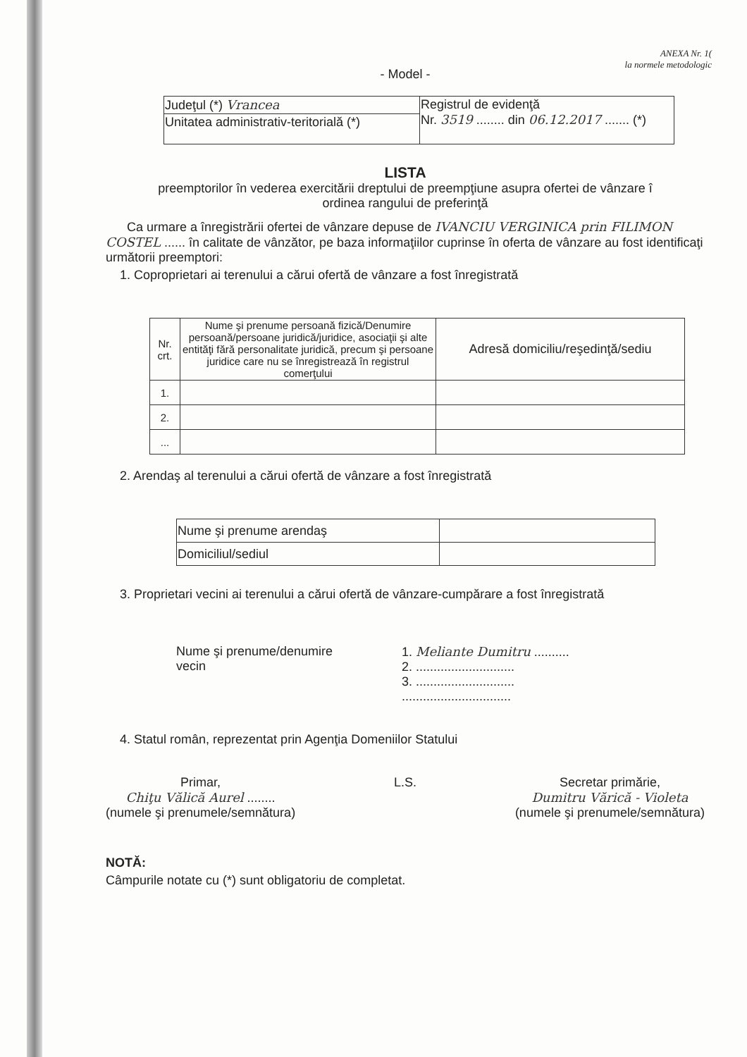ANEXA Nr. 1(
la normele metodologic
- Model -
| Judeţul (*) Vrancea | Registrul de evidenţă Nr. 3519 ........ din 06.12.2017 ....... (*) |
| Unitatea administrativ-teritorială (*) | |
LISTA
preemptorilor în vederea exercitării dreptului de preempţiune asupra ofertei de vânzare î
ordinea rangului de preferinţă
Ca urmare a înregistrării ofertei de vânzare depuse de IVANCIU VERGINICA prin FILIMON COSTEL ...... în calitate de vânzător, pe baza informaţiilor cuprinse în oferta de vânzare au fost identificaţi următorii preemptori:
1. Coproprietari ai terenului a cărui ofertă de vânzare a fost înregistrată
| Nr. crt. | Nume şi prenume persoană fizică/Denumire persoană/persoane juridică/juridice, asociaţii şi alte entităţi fără personalitate juridică, precum şi persoane juridice care nu se înregistrează în registrul comerţului | Adresă domiciliu/reşedinţă/sediu |
| --- | --- | --- |
| 1. | | |
| 2. | | |
| ... | | |
2. Arendaş al terenului a cărui ofertă de vânzare a fost înregistrată
| Nume şi prenume arendaş | |
| Domiciliul/sediul | |
3. Proprietari vecini ai terenului a cărui ofertă de vânzare-cumpărare a fost înregistrată
Nume şi prenume/denumire
vecin
1. Meliante Dumitru ..........
2. ............................
3. ............................
...............................
4. Statul român, reprezentat prin Agenţia Domeniilor Statului
Primar,
Chiţu Vălică Aurel ........
(numele şi prenumele/semnătura)
L.S. Secretar primărie,
Dumitru Vărică - Violeta
(numele şi prenumele/semnătura)
NOTĂ:
Câmpurile notate cu (*) sunt obligatoriu de completat.